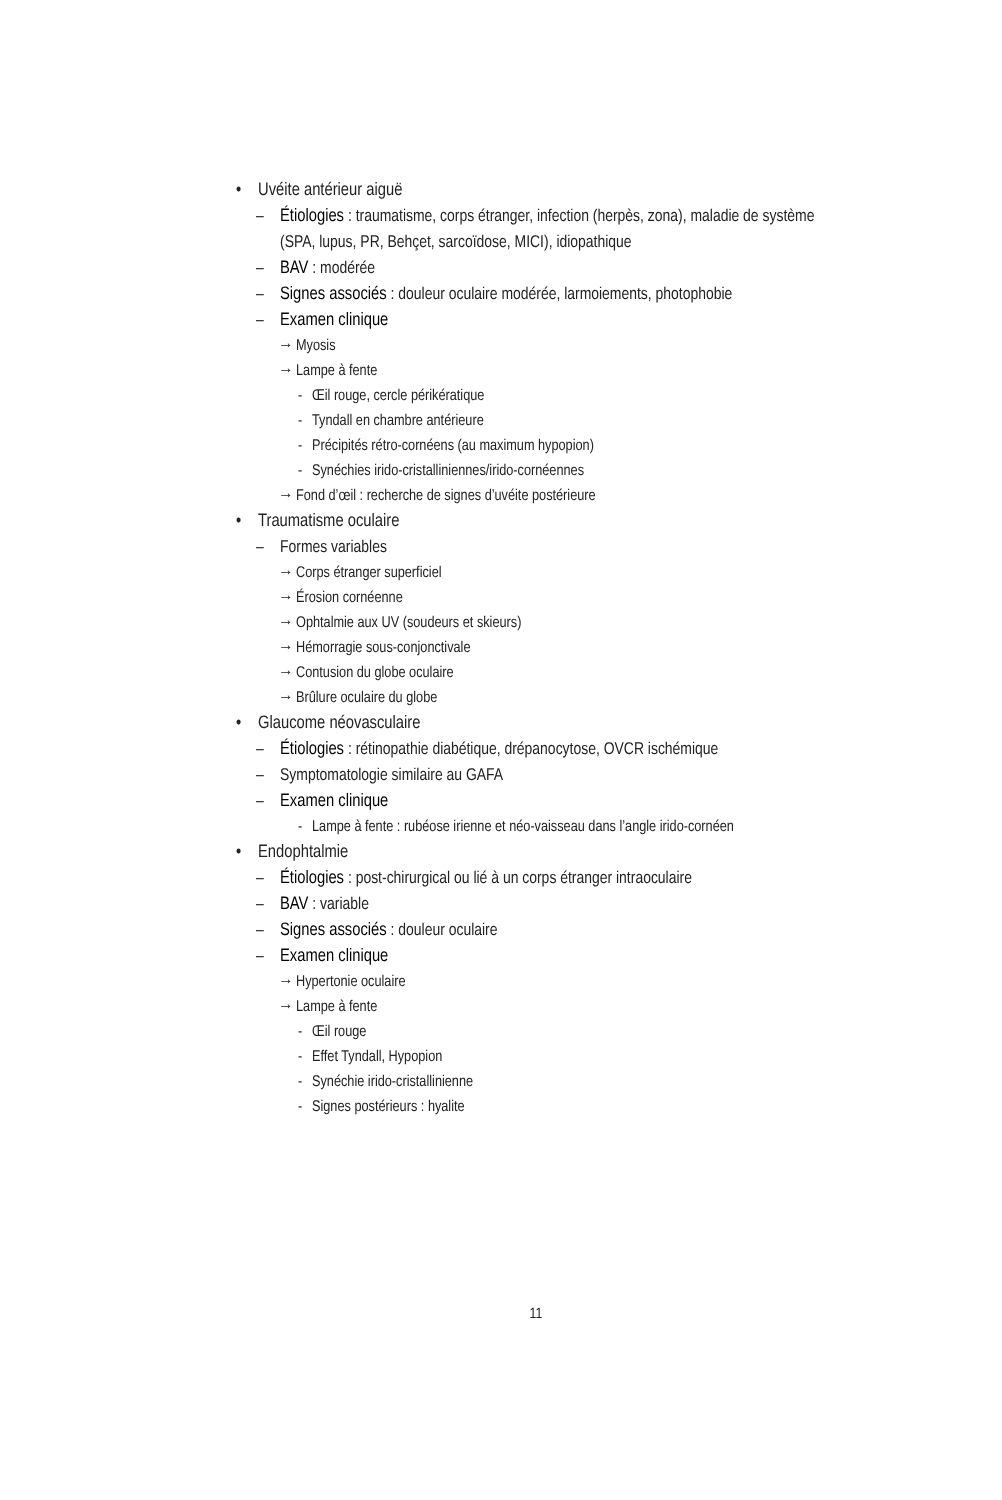• Uvéite antérieur aiguë
– Étiologies : traumatisme, corps étranger, infection (herpès, zona), maladie de système (SPA, lupus, PR, Behçet, sarcoïdose, MICI), idiopathique
– BAV : modérée
– Signes associés : douleur oculaire modérée, larmoiements, photophobie
– Examen clinique
→ Myosis
→ Lampe à fente
- Œil rouge, cercle périkératique
- Tyndall en chambre antérieure
- Précipités rétro-cornéens (au maximum hypopion)
- Synéchies irido-cristalliniennes/irido-cornéennes
→ Fond d’œil : recherche de signes d’uvéite postérieure
• Traumatisme oculaire
– Formes variables
→ Corps étranger superficiel
→ Érosion cornéenne
→ Ophtalmie aux UV (soudeurs et skieurs)
→ Hémorragie sous-conjonctivale
→ Contusion du globe oculaire
→ Brûlure oculaire du globe
• Glaucome néovasculaire
– Étiologies : rétinopathie diabétique, drépanocytose, OVCR ischémique
– Symptomatologie similaire au GAFA
– Examen clinique
- Lampe à fente : rubéose irienne et néo-vaisseau dans l’angle irido-cornéen
• Endophtalmie
– Étiologies : post-chirurgical ou lié à un corps étranger intraoculaire
– BAV : variable
– Signes associés : douleur oculaire
– Examen clinique
→ Hypertonie oculaire
→ Lampe à fente
- Œil rouge
- Effet Tyndall, Hypopion
- Synéchie irido-cristallinienne
- Signes postérieurs : hyalite
11